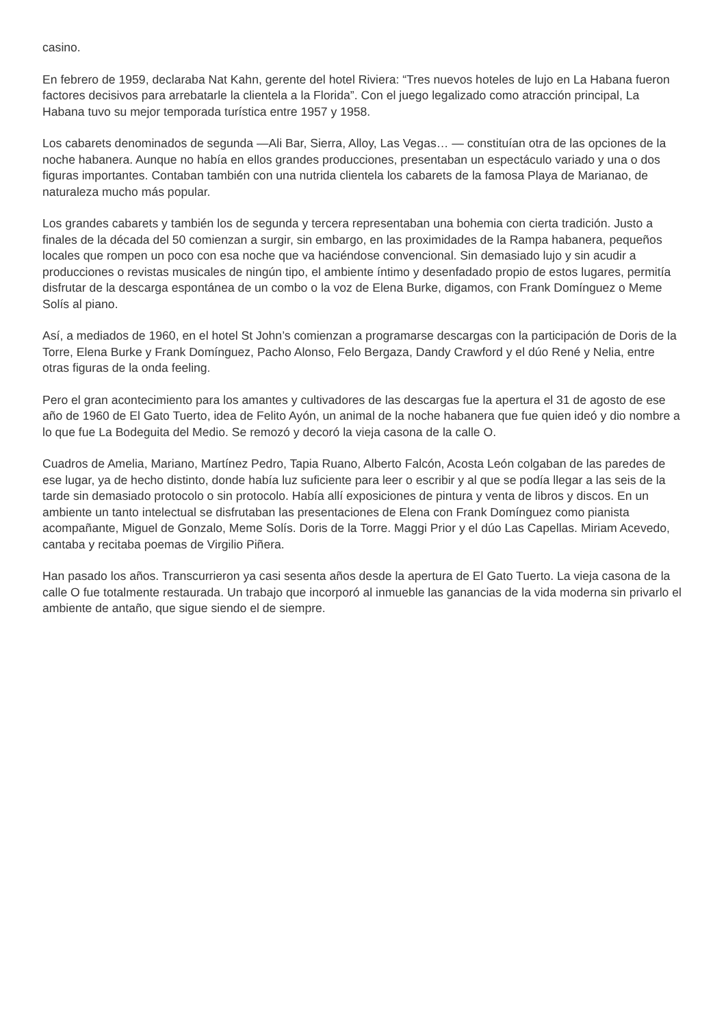casino.
En febrero de 1959, declaraba Nat Kahn, gerente del hotel Riviera: “Tres nuevos hoteles de lujo en La Habana fueron factores decisivos para arrebatarle la clientela a la Florida”. Con el juego legalizado como atracción principal, La Habana tuvo su mejor temporada turística entre 1957 y 1958.
Los cabarets denominados de segunda —Ali Bar, Sierra, Alloy, Las Vegas… — constituían otra de las opciones de la noche habanera. Aunque no había en ellos grandes producciones, presentaban un espectáculo variado y una o dos figuras importantes. Contaban también con una nutrida clientela los cabarets de la famosa Playa de Marianao, de naturaleza mucho más popular.
Los grandes cabarets y también los de segunda y tercera representaban una bohemia con cierta tradición. Justo a finales de la década del 50 comienzan a surgir, sin embargo, en las proximidades de la Rampa habanera, pequeños locales que rompen un poco con esa noche que va haciéndose convencional. Sin demasiado lujo y sin acudir a producciones o revistas musicales de ningún tipo, el ambiente íntimo y desenfadado propio de estos lugares, permitía disfrutar de la descarga espontánea de un combo o la voz de Elena Burke, digamos, con Frank Domínguez o Meme Solís al piano.
Así, a mediados de 1960, en el hotel St John’s comienzan a programarse descargas con la participación de Doris de la Torre, Elena Burke y Frank Domínguez, Pacho Alonso, Felo Bergaza, Dandy Crawford y el dúo René y Nelia, entre otras figuras de la onda feeling.
Pero el gran acontecimiento para los amantes y cultivadores de las descargas fue la apertura el 31 de agosto de ese año de 1960 de El Gato Tuerto, idea de Felito Ayón, un animal de la noche habanera que fue quien ideó y dio nombre a lo que fue La Bodeguita del Medio. Se remozó y decoró la vieja casona de la calle O.
Cuadros de Amelia, Mariano, Martínez Pedro, Tapia Ruano, Alberto Falcón, Acosta León colgaban de las paredes de ese lugar, ya de hecho distinto, donde había luz suficiente para leer o escribir y al que se podía llegar a las seis de la tarde sin demasiado protocolo o sin protocolo. Había allí exposiciones de pintura y venta de libros y discos. En un ambiente un tanto intelectual se disfrutaban las presentaciones de Elena con Frank Domínguez como pianista acompañante, Miguel de Gonzalo, Meme Solís. Doris de la Torre. Maggi Prior y el dúo Las Capellas. Miriam Acevedo, cantaba y recitaba poemas de Virgilio Piñera.
Han pasado los años. Transcurrieron ya casi sesenta años desde la apertura de El Gato Tuerto. La vieja casona de la calle O fue totalmente restaurada. Un trabajo que incorporó al inmueble las ganancias de la vida moderna sin privarlo el ambiente de antaño, que sigue siendo el de siempre.